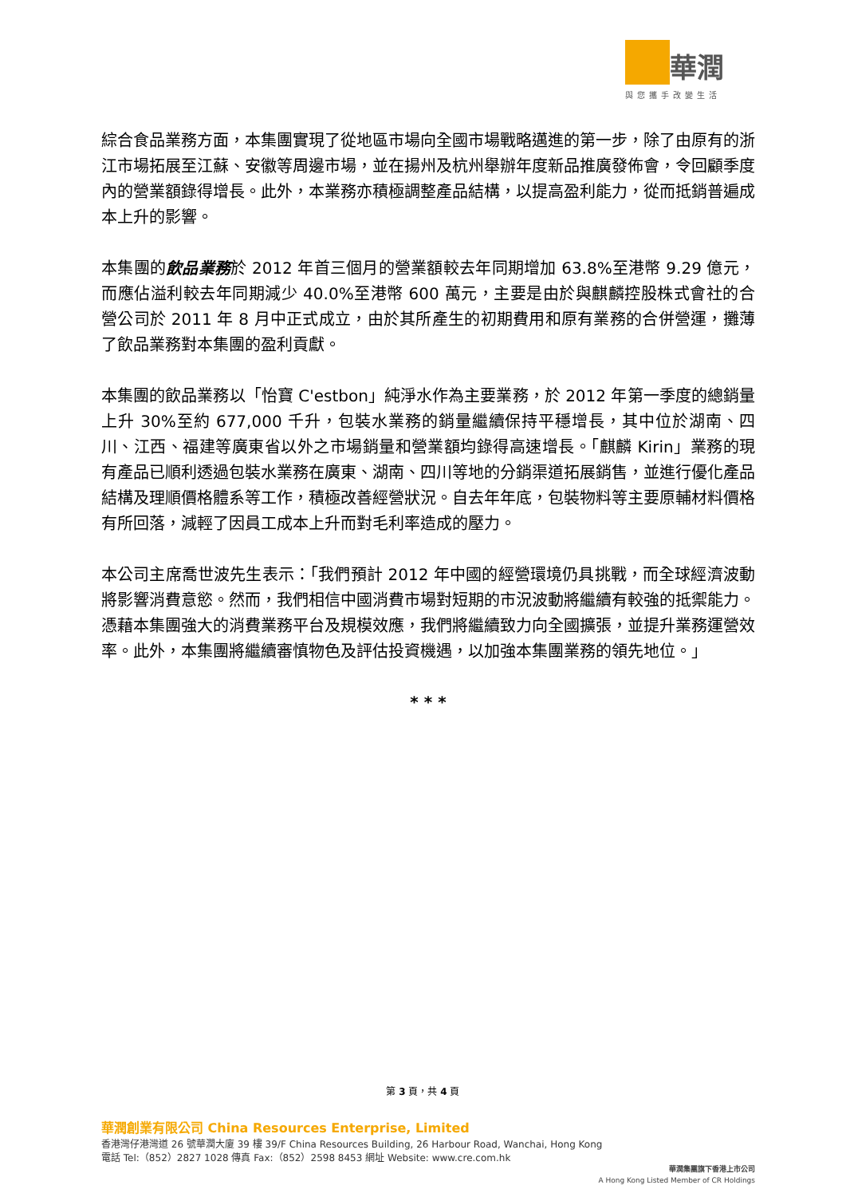華潤
與您攜手改變生活
綜合食品業務方面，本集團實現了從地區市場向全國市場戰略邁進的第一步，除了由原有的浙江市場拓展至江蘇、安徽等周邊市場，並在揚州及杭州舉辦年度新品推廣發佈會，令回顧季度內的營業額錄得增長。此外，本業務亦積極調整產品結構，以提高盈利能力，從而抵銷普遍成本上升的影響。
本集團的飲品業務於 2012 年首三個月的營業額較去年同期增加 63.8%至港幣 9.29 億元，而應佔溢利較去年同期減少 40.0%至港幣 600 萬元，主要是由於與麒麟控股株式會社的合營公司於 2011 年 8 月中正式成立，由於其所產生的初期費用和原有業務的合併營運，攤薄了飲品業務對本集團的盈利貢獻。
本集團的飲品業務以「怡寶 C'estbon」純淨水作為主要業務，於 2012 年第一季度的總銷量上升 30%至約 677,000 千升，包裝水業務的銷量繼續保持平穩增長，其中位於湖南、四川、江西、福建等廣東省以外之市場銷量和營業額均錄得高速增長。「麒麟 Kirin」業務的現有產品已順利透過包裝水業務在廣東、湖南、四川等地的分銷渠道拓展銷售，並進行優化產品結構及理順價格體系等工作，積極改善經營狀況。自去年年底，包裝物料等主要原輔材料價格有所回落，減輕了因員工成本上升而對毛利率造成的壓力。
本公司主席喬世波先生表示：「我們預計 2012 年中國的經營環境仍具挑戰，而全球經濟波動將影響消費意慾。然而，我們相信中國消費市場對短期的市況波動將繼續有較強的抵禦能力。憑藉本集團強大的消費業務平台及規模效應，我們將繼續致力向全國擴張，並提升業務運營效率。此外，本集團將繼續審慎物色及評估投資機遇，以加強本集團業務的領先地位。」
* * *
第 3 頁，共 4 頁
華潤創業有限公司 China Resources Enterprise, Limited
香港灣仔港灣道 26 號華潤大廈 39 樓 39/F China Resources Building, 26 Harbour Road, Wanchai, Hong Kong
電話 Tel:（852）2827 1028 傳真 Fax:（852）2598 8453 網址 Website: www.cre.com.hk
華潤集團旗下香港上市公司
A Hong Kong Listed Member of CR Holdings